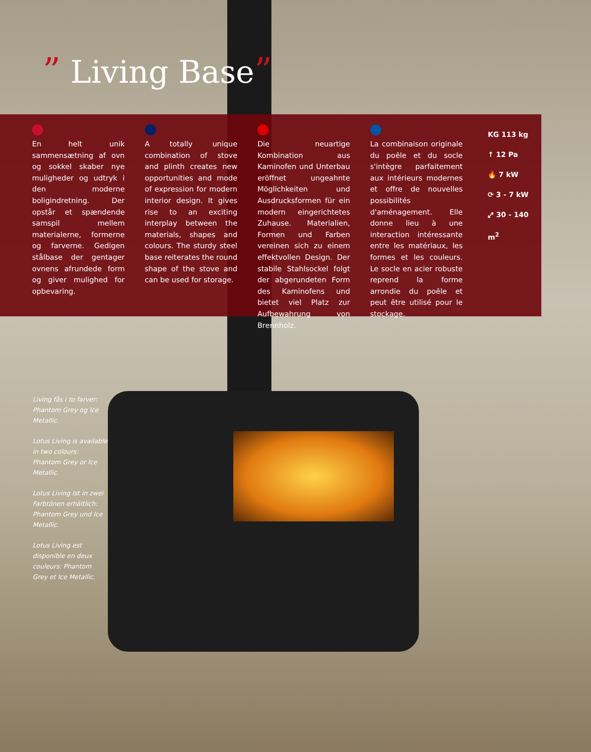” Living Base”
En helt unik sammensætning af ovn og sokkel skaber nye muligheder og udtryk i den moderne boligindretning. Der opstår et spændende samspil mellem materialerne, formerne og farverne. Gedigen stålbase der gentager ovnens afrundede form og giver mulighed for opbevaring.
A totally unique combination of stove and plinth creates new opportunities and mode of expression for modern interior design. It gives rise to an exciting interplay between the materials, shapes and colours. The sturdy steel base reiterates the round shape of the stove and can be used for storage.
Die neuartige Kombination aus Kaminofen und Unterbau eröffnet ungeahnte Möglichkeiten und Ausdrucksformen für ein modern eingerichtetes Zuhause. Materialien, Formen und Farben vereinen sich zu einem effektvollen Design. Der stabile Stahlsockel folgt der abgerundeten Form des Kaminofens und bietet viel Platz zur Aufbewahrung von Brennholz.
La combinaison originale du poêle et du socle s'intègre parfaitement aux intérieurs modernes et offre de nouvelles possibilités d'aménagement. Elle donne lieu à une interaction intéressante entre les matériaux, les formes et les couleurs. Le socle en acier robuste reprend la forme arrondie du poêle et peut être utilisé pour le stockage.
KG 113 kg
↑ 12 Pa
🔥 7 kW
⟳ 3 - 7 kW
⤢ 30 - 140 m<sup>2</sup>
Living fås i to farver: Phantom Grey og Ice Metallic.
Lotus Living is available in two colours: Phantom Grey or Ice Metallic.
Lotus Living ist in zwei Farbtönen erhältlich: Phantom Grey und Ice Metallic.
Lotus Living est disponible en deux couleurs: Phantom Grey et Ice Metallic.